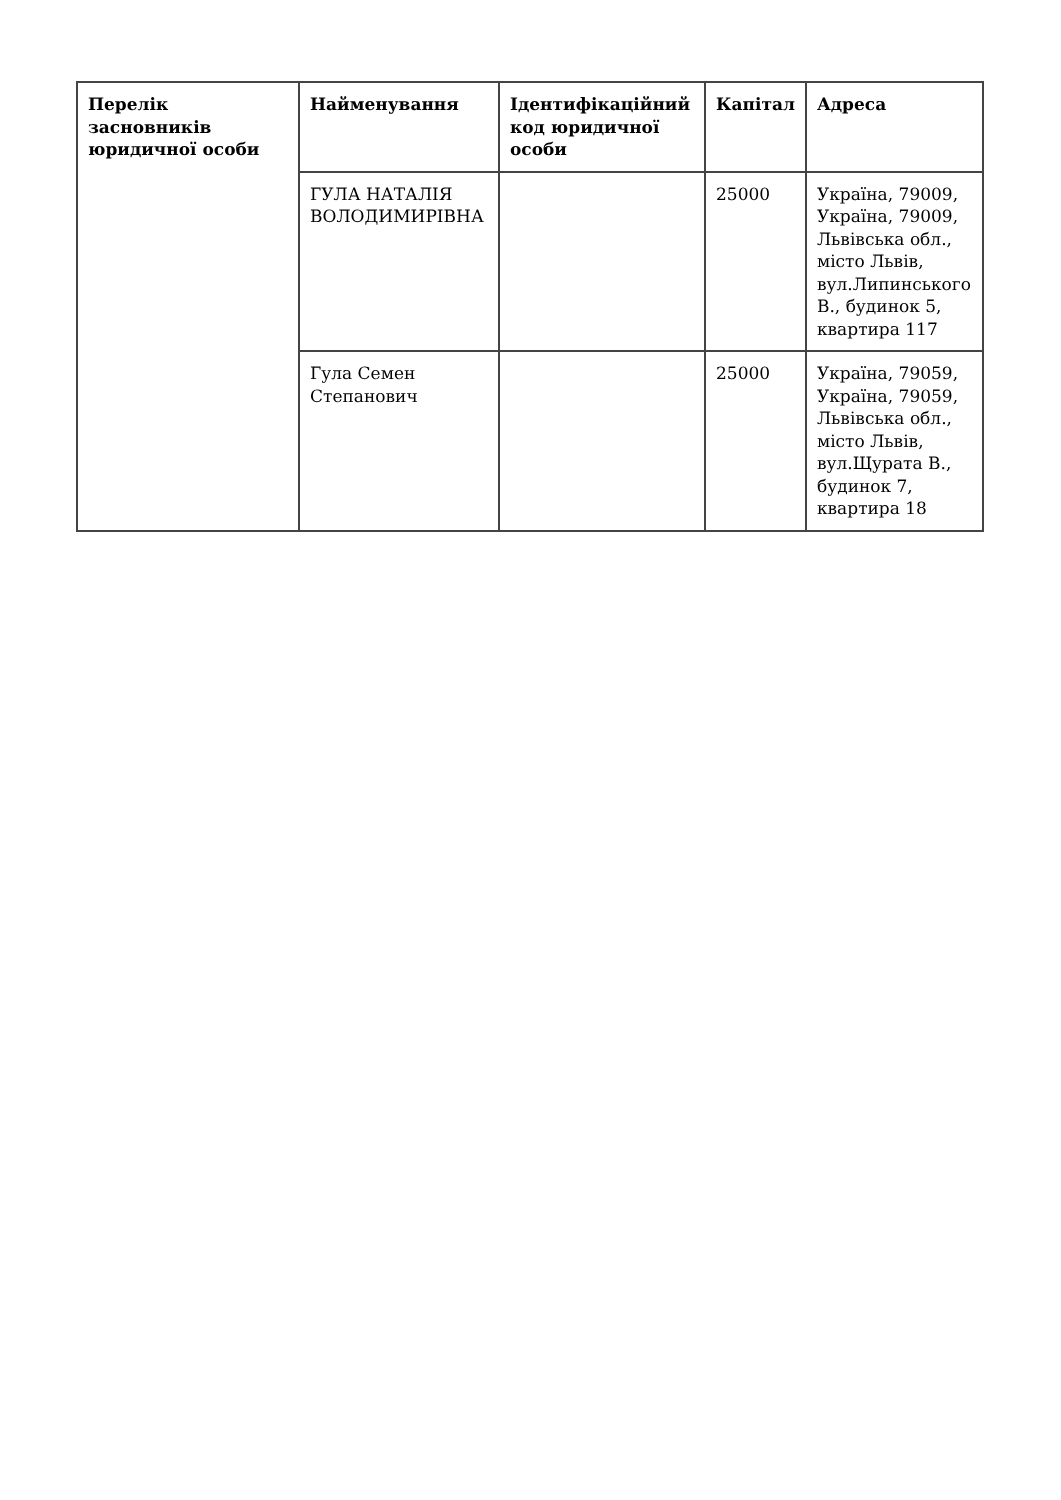| Перелік засновників юридичної особи | Найменування | Ідентифікаційний код юридичної особи | Капітал | Адреса |
| --- | --- | --- | --- | --- |
| | ГУЛА НАТАЛІЯ ВОЛОДИМИРІВНА | | 25000 | Україна, 79009, Україна, 79009, Львівська обл., місто Львів, вул.Липинського В., будинок 5, квартира 117 |
| | Гула Семен Степанович | | 25000 | Україна, 79059, Україна, 79059, Львівська обл., місто Львів, вул.Щурата В., будинок 7, квартира 18 |